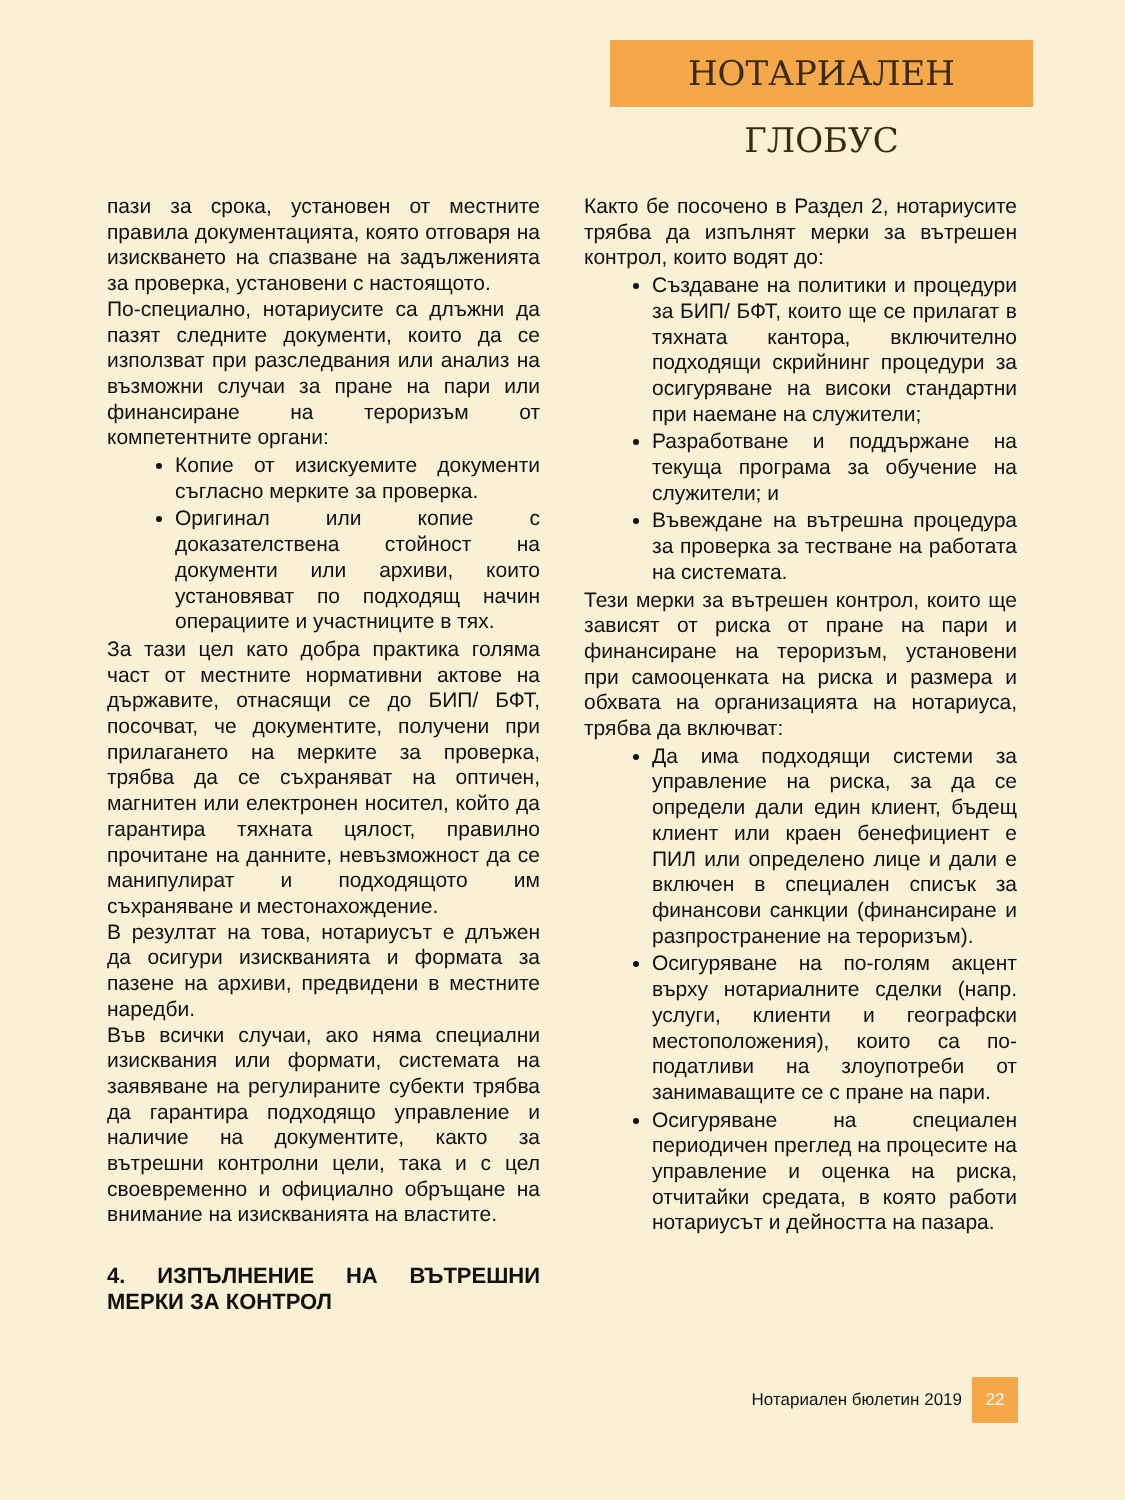НОТАРИАЛЕН ГЛОБУС
пази за срока, установен от местните правила документацията, която отговаря на изискването на спазване на задълженията за проверка, установени с настоящото.
По-специално, нотариусите са длъжни да пазят следните документи, които да се използват при разследвания или анализ на възможни случаи за пране на пари или финансиране на тероризъм от компетентните органи:
Копие от изискуемите документи съгласно мерките за проверка.
Оригинал или копие с доказателствена стойност на документи или архиви, които установяват по подходящ начин операциите и участниците в тях.
За тази цел като добра практика голяма част от местните нормативни актове на държавите, отнасящи се до БИП/ БФТ, посочват, че документите, получени при прилагането на мерките за проверка, трябва да се съхраняват на оптичен, магнитен или електронен носител, който да гарантира тяхната цялост, правилно прочитане на данните, невъзможност да се манипулират и подходящото им съхраняване и местонахождение.
В резултат на това, нотариусът е длъжен да осигури изискванията и формата за пазене на архиви, предвидени в местните наредби.
Във всички случаи, ако няма специални изисквания или формати, системата на заявяване на регулираните субекти трябва да гарантира подходящо управление и наличие на документите, както за вътрешни контролни цели, така и с цел своевременно и официално обръщане на внимание на изискванията на властите.
4. ИЗПЪЛНЕНИЕ НА ВЪТРЕШНИ МЕРКИ ЗА КОНТРОЛ
Както бе посочено в Раздел 2, нотариусите трябва да изпълнят мерки за вътрешен контрол, които водят до:
Създаване на политики и процедури за БИП/ БФТ, които ще се прилагат в тяхната кантора, включително подходящи скрийнинг процедури за осигуряване на високи стандартни при наемане на служители;
Разработване и поддържане на текуща програма за обучение на служители; и
Въвеждане на вътрешна процедура за проверка за тестване на работата на системата.
Тези мерки за вътрешен контрол, които ще зависят от риска от пране на пари и финансиране на тероризъм, установени при самооценката на риска и размера и обхвата на организацията на нотариуса, трябва да включват:
Да има подходящи системи за управление на риска, за да се определи дали един клиент, бъдещ клиент или краен бенефициент е ПИЛ или определено лице и дали е включен в специален списък за финансови санкции (финансиране и разпространение на тероризъм).
Осигуряване на по-голям акцент върху нотариалните сделки (напр. услуги, клиенти и географски местоположения), които са по-податливи на злоупотреби от занимаващите се с пране на пари.
Осигуряване на специален периодичен преглед на процесите на управление и оценка на риска, отчитайки средата, в която работи нотариусът и дейността на пазара.
Нотариален бюлетин 2019 22